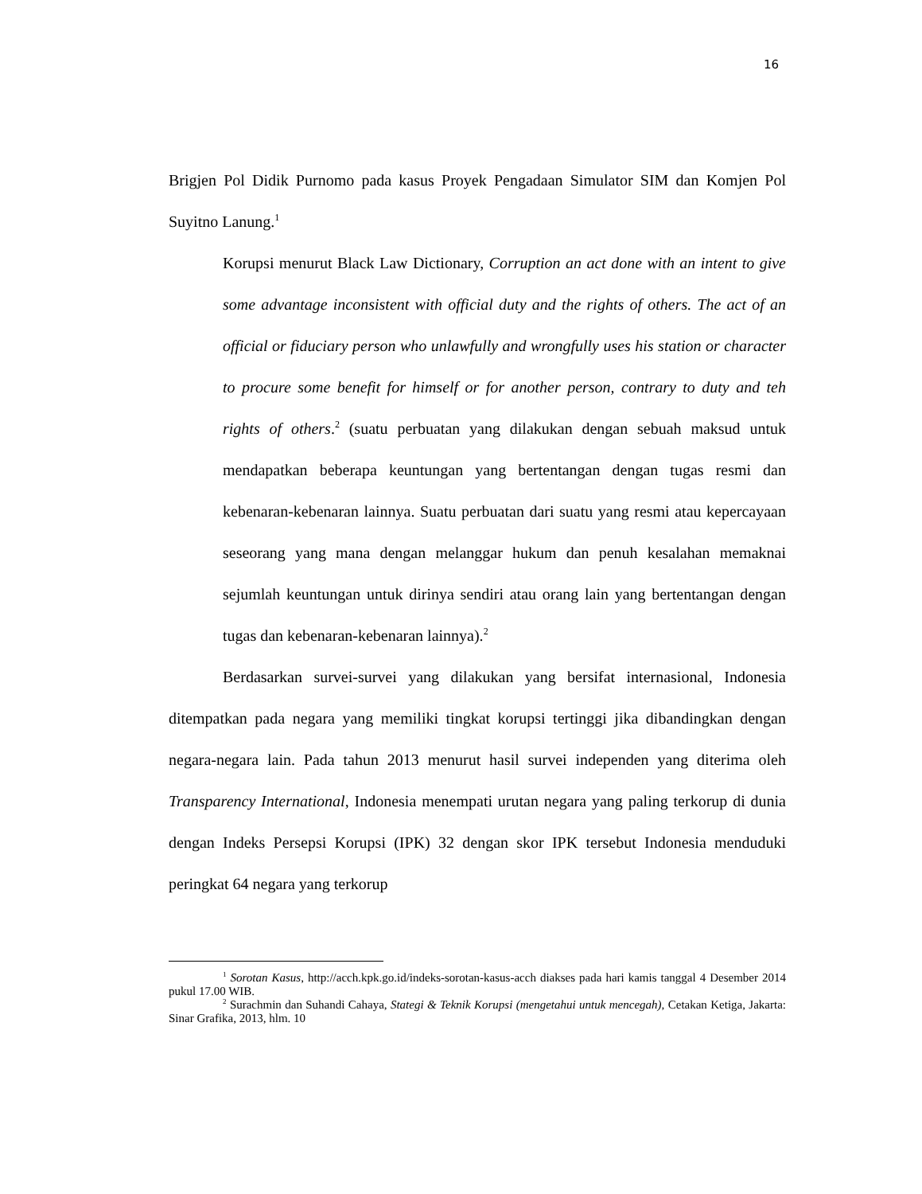16
Brigjen Pol Didik Purnomo pada kasus Proyek Pengadaan Simulator SIM dan Komjen Pol Suyitno Lanung.<sup>1</sup>
Korupsi menurut Black Law Dictionary, Corruption an act done with an intent to give some advantage inconsistent with official duty and the rights of others. The act of an official or fiduciary person who unlawfully and wrongfully uses his station or character to procure some benefit for himself or for another person, contrary to duty and teh rights of others.<sup>2</sup> (suatu perbuatan yang dilakukan dengan sebuah maksud untuk mendapatkan beberapa keuntungan yang bertentangan dengan tugas resmi dan kebenaran-kebenaran lainnya. Suatu perbuatan dari suatu yang resmi atau kepercayaan seseorang yang mana dengan melanggar hukum dan penuh kesalahan memaknai sejumlah keuntungan untuk dirinya sendiri atau orang lain yang bertentangan dengan tugas dan kebenaran-kebenaran lainnya).<sup>2</sup>
Berdasarkan survei-survei yang dilakukan yang bersifat internasional, Indonesia ditempatkan pada negara yang memiliki tingkat korupsi tertinggi jika dibandingkan dengan negara-negara lain. Pada tahun 2013 menurut hasil survei independen yang diterima oleh Transparency International, Indonesia menempati urutan negara yang paling terkorup di dunia dengan Indeks Persepsi Korupsi (IPK) 32 dengan skor IPK tersebut Indonesia menduduki peringkat 64 negara yang terkorup
<sup>1</sup> Sorotan Kasus, http://acch.kpk.go.id/indeks-sorotan-kasus-acch diakses pada hari kamis tanggal 4 Desember 2014 pukul 17.00 WIB.
<sup>2</sup> Surachmin dan Suhandi Cahaya, Stategi & Teknik Korupsi (mengetahui untuk mencegah), Cetakan Ketiga, Jakarta: Sinar Grafika, 2013, hlm. 10